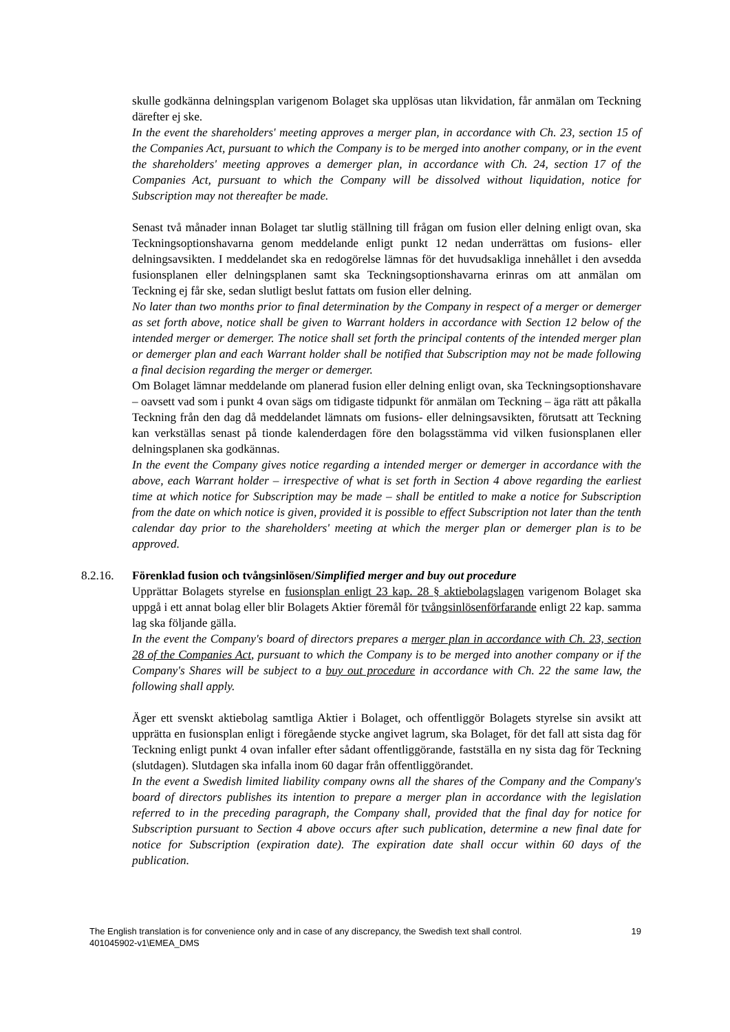skulle godkänna delningsplan varigenom Bolaget ska upplösas utan likvidation, får anmälan om Teckning därefter ej ske.
In the event the shareholders' meeting approves a merger plan, in accordance with Ch. 23, section 15 of the Companies Act, pursuant to which the Company is to be merged into another company, or in the event the shareholders' meeting approves a demerger plan, in accordance with Ch. 24, section 17 of the Companies Act, pursuant to which the Company will be dissolved without liquidation, notice for Subscription may not thereafter be made.
Senast två månader innan Bolaget tar slutlig ställning till frågan om fusion eller delning enligt ovan, ska Teckningsoptionshavarna genom meddelande enligt punkt 12 nedan underrättas om fusions- eller delningsavsikten. I meddelandet ska en redogörelse lämnas för det huvudsakliga innehållet i den avsedda fusionsplanen eller delningsplanen samt ska Teckningsoptionshavarna erinras om att anmälan om Teckning ej får ske, sedan slutligt beslut fattats om fusion eller delning.
No later than two months prior to final determination by the Company in respect of a merger or demerger as set forth above, notice shall be given to Warrant holders in accordance with Section 12 below of the intended merger or demerger. The notice shall set forth the principal contents of the intended merger plan or demerger plan and each Warrant holder shall be notified that Subscription may not be made following a final decision regarding the merger or demerger.
Om Bolaget lämnar meddelande om planerad fusion eller delning enligt ovan, ska Teckningsoptionshavare – oavsett vad som i punkt 4 ovan sägs om tidigaste tidpunkt för anmälan om Teckning – äga rätt att påkalla Teckning från den dag då meddelandet lämnats om fusions- eller delningsavsikten, förutsatt att Teckning kan verkställas senast på tionde kalenderdagen före den bolagsstämma vid vilken fusionsplanen eller delningsplanen ska godkännas.
In the event the Company gives notice regarding a intended merger or demerger in accordance with the above, each Warrant holder – irrespective of what is set forth in Section 4 above regarding the earliest time at which notice for Subscription may be made – shall be entitled to make a notice for Subscription from the date on which notice is given, provided it is possible to effect Subscription not later than the tenth calendar day prior to the shareholders' meeting at which the merger plan or demerger plan is to be approved.
8.2.16. Förenklad fusion och tvångsinlösen/Simplified merger and buy out procedure
Upprättar Bolagets styrelse en fusionsplan enligt 23 kap. 28 § aktiebolagslagen varigenom Bolaget ska uppgå i ett annat bolag eller blir Bolagets Aktier föremål för tvångsinlösenförfarande enligt 22 kap. samma lag ska följande gälla.
In the event the Company's board of directors prepares a merger plan in accordance with Ch. 23, section 28 of the Companies Act, pursuant to which the Company is to be merged into another company or if the Company's Shares will be subject to a buy out procedure in accordance with Ch. 22 the same law, the following shall apply.
Äger ett svenskt aktiebolag samtliga Aktier i Bolaget, och offentliggör Bolagets styrelse sin avsikt att upprätta en fusionsplan enligt i föregående stycke angivet lagrum, ska Bolaget, för det fall att sista dag för Teckning enligt punkt 4 ovan infaller efter sådant offentliggörande, fastställa en ny sista dag för Teckning (slutdagen). Slutdagen ska infalla inom 60 dagar från offentliggörandet.
In the event a Swedish limited liability company owns all the shares of the Company and the Company's board of directors publishes its intention to prepare a merger plan in accordance with the legislation referred to in the preceding paragraph, the Company shall, provided that the final day for notice for Subscription pursuant to Section 4 above occurs after such publication, determine a new final date for notice for Subscription (expiration date). The expiration date shall occur within 60 days of the publication.
The English translation is for convenience only and in case of any discrepancy, the Swedish text shall control. 19
401045902-v1\EMEA_DMS